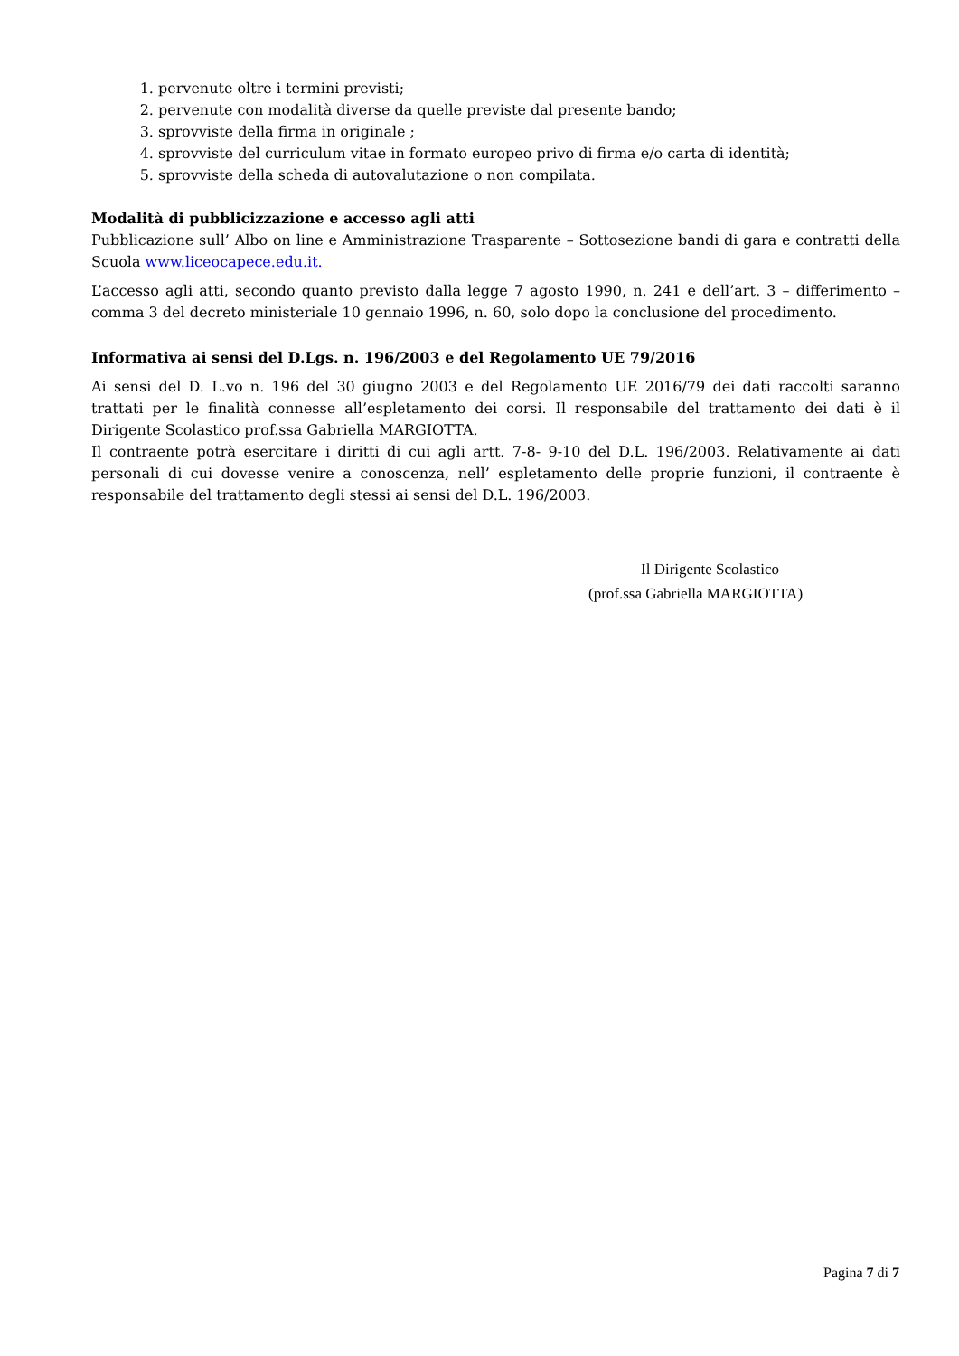1. pervenute oltre i termini previsti;
2. pervenute con modalità diverse da quelle previste dal presente bando;
3. sprovviste della firma in originale ;
4. sprovviste del curriculum vitae in formato europeo privo di firma e/o carta di identità;
5. sprovviste della scheda di autovalutazione o non compilata.
Modalità di pubblicizzazione e accesso agli atti
Pubblicazione sull’ Albo on line e Amministrazione Trasparente – Sottosezione bandi di gara e contratti della Scuola www.liceocapece.edu.it.
L’accesso agli atti, secondo quanto previsto dalla legge 7 agosto 1990, n. 241 e dell’art. 3 – differimento – comma 3 del decreto ministeriale 10 gennaio 1996, n. 60, solo dopo la conclusione del procedimento.
Informativa ai sensi del D.Lgs. n. 196/2003 e del Regolamento UE 79/2016
Ai sensi del D. L.vo n. 196 del 30 giugno 2003 e del Regolamento UE 2016/79 dei dati raccolti saranno trattati per le finalità connesse all’espletamento dei corsi. Il responsabile del trattamento dei dati è il Dirigente Scolastico prof.ssa Gabriella MARGIOTTA.
Il contraente potrà esercitare i diritti di cui agli artt. 7-8- 9-10 del D.L. 196/2003. Relativamente ai dati personali di cui dovesse venire a conoscenza, nell’ espletamento delle proprie funzioni, il contraente è responsabile del trattamento degli stessi ai sensi del D.L. 196/2003.
Il Dirigente Scolastico
(prof.ssa Gabriella MARGIOTTA)
Pagina 7 di 7